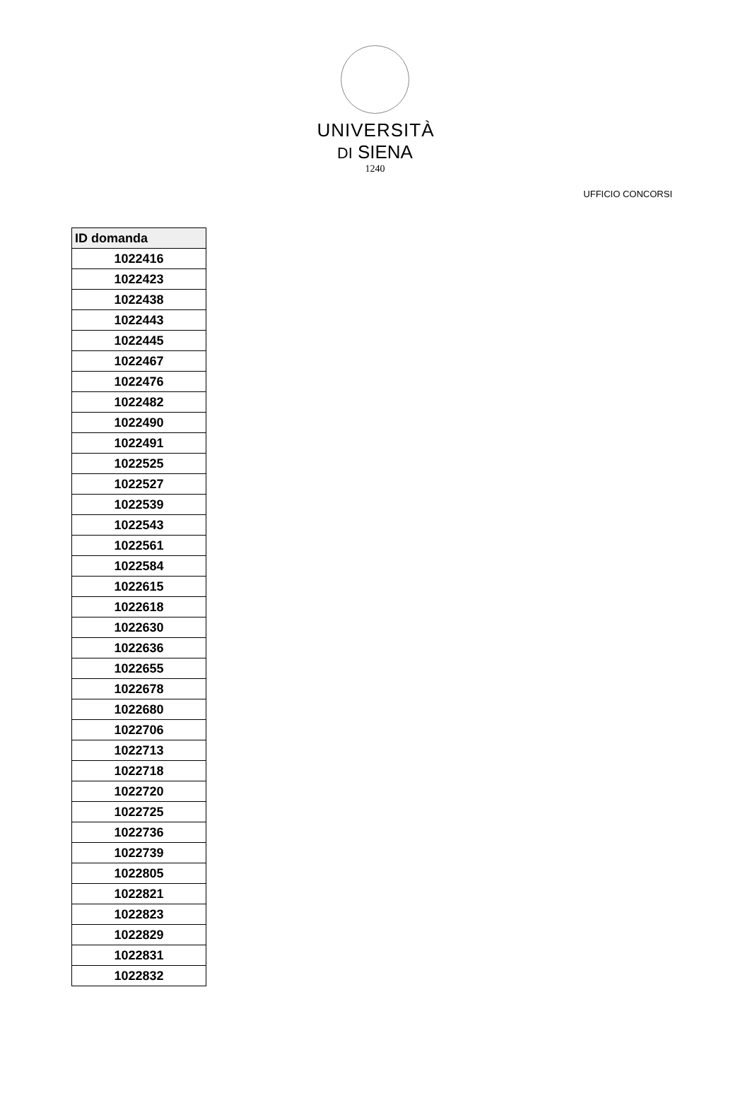UNIVERSITÀ
DI SIENA
1240
UFFICIO CONCORSI
| ID domanda |
| --- |
| 1022416 |
| 1022423 |
| 1022438 |
| 1022443 |
| 1022445 |
| 1022467 |
| 1022476 |
| 1022482 |
| 1022490 |
| 1022491 |
| 1022525 |
| 1022527 |
| 1022539 |
| 1022543 |
| 1022561 |
| 1022584 |
| 1022615 |
| 1022618 |
| 1022630 |
| 1022636 |
| 1022655 |
| 1022678 |
| 1022680 |
| 1022706 |
| 1022713 |
| 1022718 |
| 1022720 |
| 1022725 |
| 1022736 |
| 1022739 |
| 1022805 |
| 1022821 |
| 1022823 |
| 1022829 |
| 1022831 |
| 1022832 |